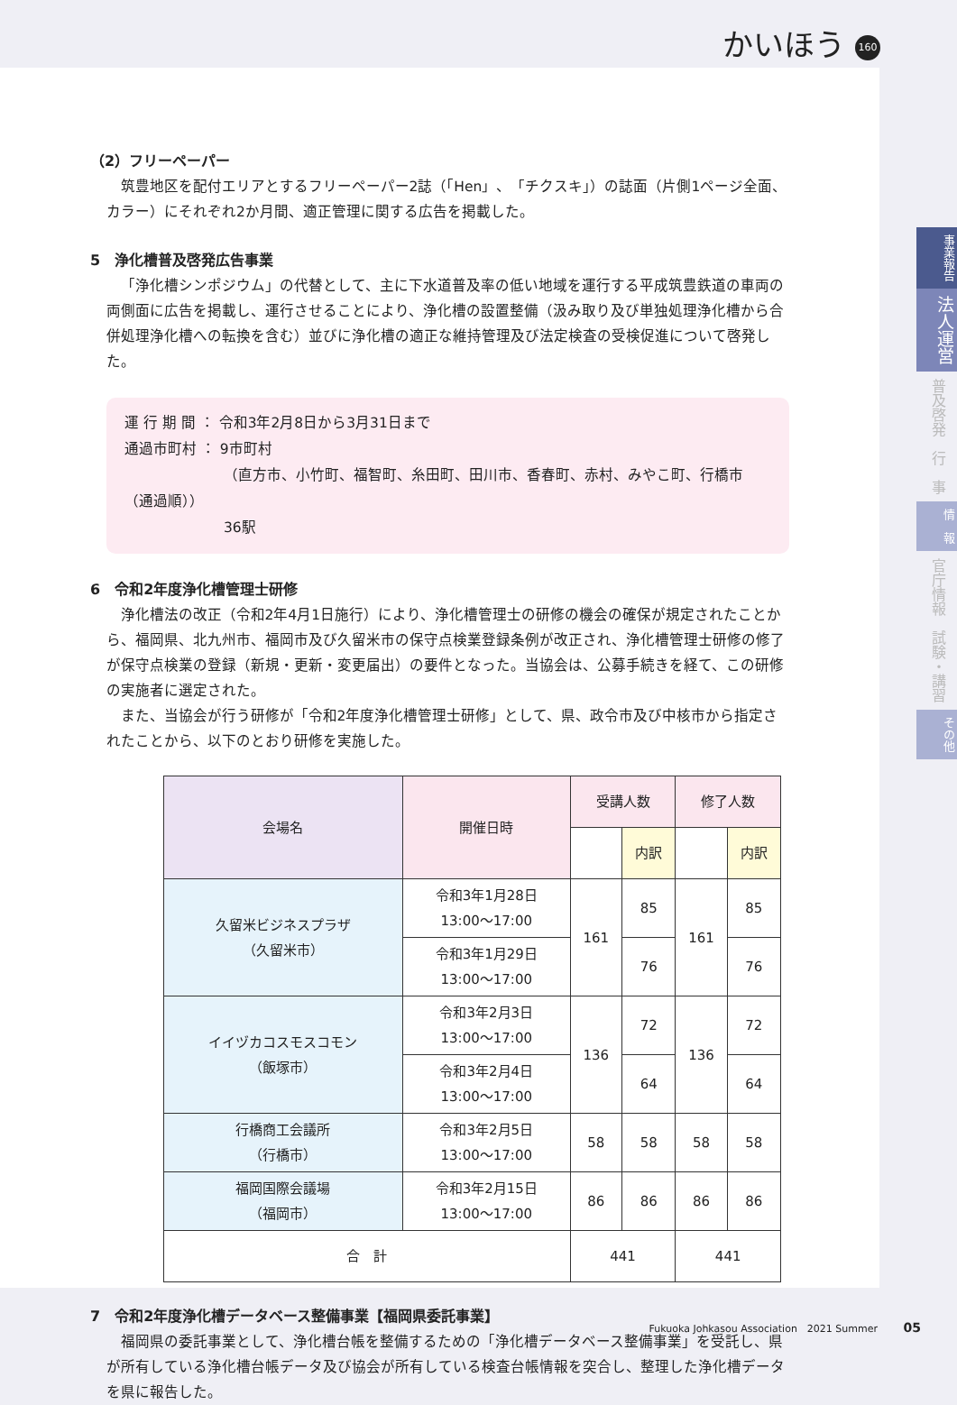かいほう 160
（2）フリーペーパー
筑豊地区を配付エリアとするフリーペーパー2誌（「Hen」、「チクスキ」）の誌面（片側1ページ全面、カラー）にそれぞれ2か月間、適正管理に関する広告を掲載した。
5　浄化槽普及啓発広告事業
「浄化槽シンポジウム」の代替として、主に下水道普及率の低い地域を運行する平成筑豊鉄道の車両の両側面に広告を掲載し、運行させることにより、浄化槽の設置整備（汲み取り及び単独処理浄化槽から合併処理浄化槽への転換を含む）並びに浄化槽の適正な維持管理及び法定検査の受検促進について啓発した。
運 行 期 間 ： 令和3年2月8日から3月31日まで
通過市町村 ： 9市町村
（直方市、小竹町、福智町、糸田町、田川市、香春町、赤村、みやこ町、行橋市（通過順））
36駅
6　令和2年度浄化槽管理士研修
浄化槽法の改正（令和2年4月1日施行）により、浄化槽管理士の研修の機会の確保が規定されたことから、福岡県、北九州市、福岡市及び久留米市の保守点検業登録条例が改正され、浄化槽管理士研修の修了が保守点検業の登録（新規・更新・変更届出）の要件となった。当協会は、公募手続きを経て、この研修の実施者に選定された。
また、当協会が行う研修が「令和2年度浄化槽管理士研修」として、県、政令市及び中核市から指定されたことから、以下のとおり研修を実施した。
| 会場名 | 開催日時 | 受講人数 | | 修了人数 | |
| --- | --- | --- | --- | --- | --- |
| | | | 内訳 | | 内訳 |
| 久留米ビジネスプラザ （久留米市） | 令和3年1月28日 13:00～17:00 | 161 | 85 | 161 | 85 |
| | 令和3年1月29日 13:00～17:00 | | 76 | | 76 |
| イイヅカコスモスコモン （飯塚市） | 令和3年2月3日 13:00～17:00 | 136 | 72 | 136 | 72 |
| | 令和3年2月4日 13:00～17:00 | | 64 | | 64 |
| 行橋商工会議所 （行橋市） | 令和3年2月5日 13:00～17:00 | 58 | 58 | 58 | 58 |
| 福岡国際会議場 （福岡市） | 令和3年2月15日 13:00～17:00 | 86 | 86 | 86 | 86 |
| 合 計 | | 441 | | 441 | |
7　令和2年度浄化槽データベース整備事業【福岡県委託事業】
福岡県の委託事業として、浄化槽台帳を整備するための「浄化槽データベース整備事業」を受託し、県が所有している浄化槽台帳データ及び協会が所有している検査台帳情報を突合し、整理した浄化槽データを県に報告した。
事業報告
法人運営
普及啓発
行　事
情　報
官庁情報
試験・講習
その他
Fukuoka Johkasou Association　2021 Summer 05